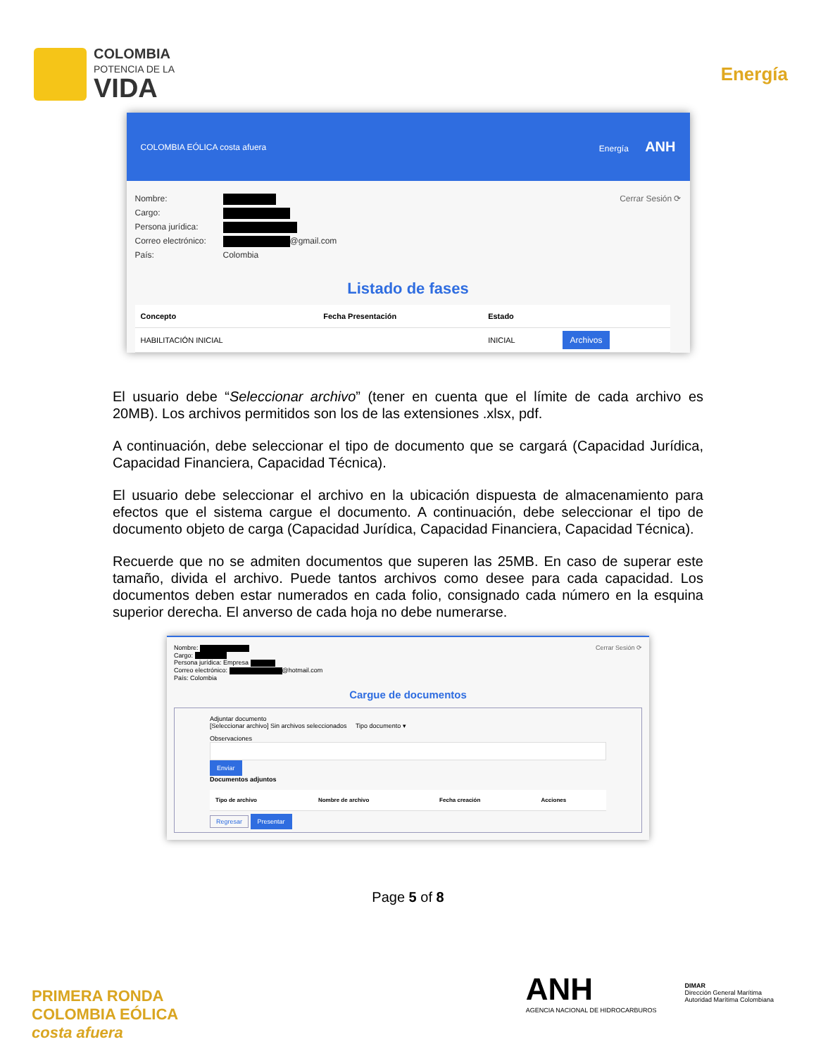COLOMBIA
POTENCIA DE LA
VIDA
Energía
COLOMBIA EÓLICA costa afuera Energía ANH
Cerrar Sesión ⟳
Nombre:
Cargo:
Persona jurídica:
Correo electrónico: @gmail.com
País: Colombia
Listado de fases
| Concepto | Fecha Presentación | Estado | |
| --- | --- | --- | --- |
| HABILITACIÓN INICIAL | | INICIAL | Archivos |
El usuario debe “Seleccionar archivo” (tener en cuenta que el límite de cada archivo es 20MB). Los archivos permitidos son los de las extensiones .xlsx, pdf.
A continuación, debe seleccionar el tipo de documento que se cargará (Capacidad Jurídica, Capacidad Financiera, Capacidad Técnica).
El usuario debe seleccionar el archivo en la ubicación dispuesta de almacenamiento para efectos que el sistema cargue el documento. A continuación, debe seleccionar el tipo de documento objeto de carga (Capacidad Jurídica, Capacidad Financiera, Capacidad Técnica).
Recuerde que no se admiten documentos que superen las 25MB. En caso de superar este tamaño, divida el archivo. Puede tantos archivos como desee para cada capacidad. Los documentos deben estar numerados en cada folio, consignado cada número en la esquina superior derecha. El anverso de cada hoja no debe numerarse.
Cerrar Sesión ⟳
Nombre:
Cargo:
Persona jurídica: Empresa
Correo electrónico: @hotmail.com
País: Colombia
Cargue de documentos
Adjuntar documento
[Seleccionar archivo] Sin archivos seleccionados Tipo documento ▾
Observaciones
Enviar
Documentos adjuntos
| Tipo de archivo | Nombre de archivo | Fecha creación | Acciones |
| --- | --- | --- | --- |
Regresar Presentar
Page 5 of 8
PRIMERA RONDA
COLOMBIA EÓLICA
costa afuera
ANH
AGENCIA NACIONAL DE HIDROCARBUROS
DIMAR
Dirección General Marítima
Autoridad Marítima Colombiana